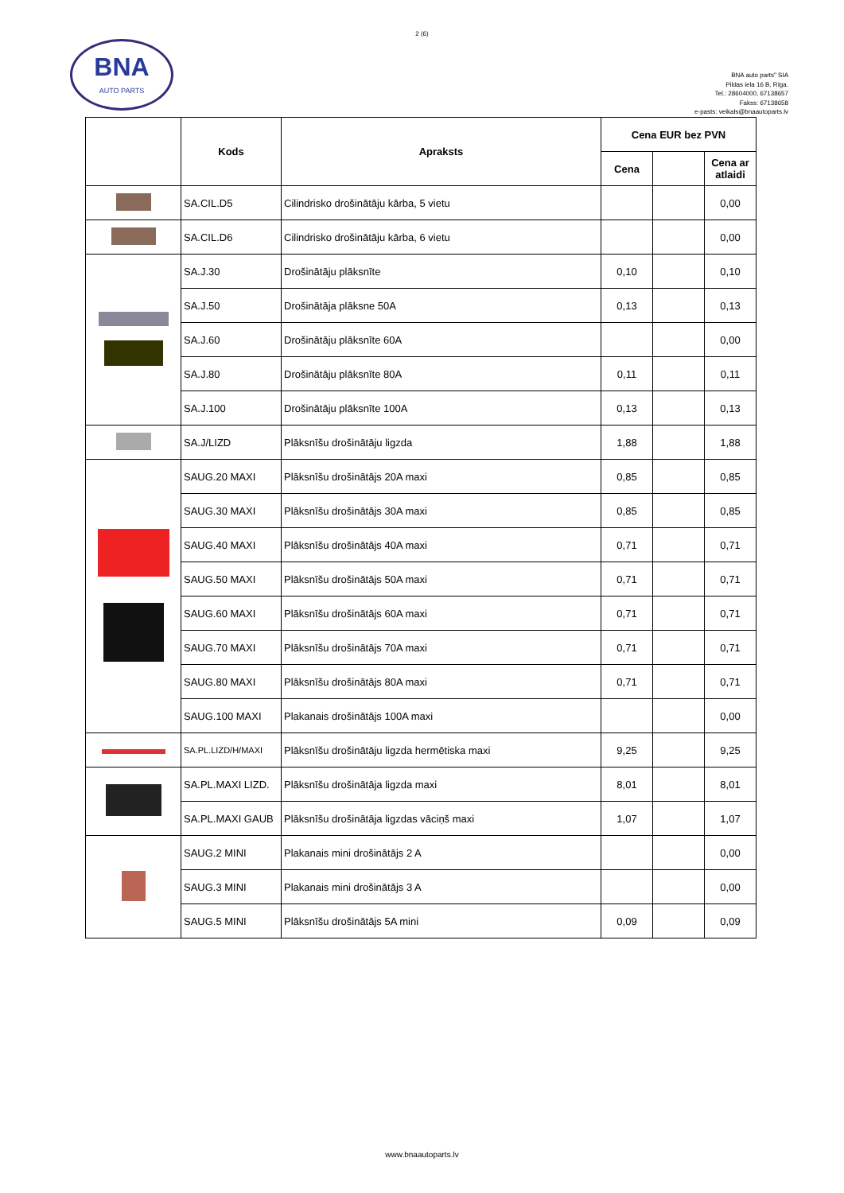2 (6)
BNA
AUTO PARTS
BNA auto parts" SIA
Pildas iela 16 B, Rīga.
Tel.: 28604000, 67138657
Fakss: 67138658
e-pasts: veikals@bnaautoparts.lv
| | Kods | Apraksts | Cena EUR bez PVN | | |
| --- | --- | --- | --- | --- | --- |
| | | | Cena | | Cena ar atlaidi |
| | SA.CIL.D5 | Cilindrisko drošinātāju kārba, 5 vietu | | | 0,00 |
| | SA.CIL.D6 | Cilindrisko drošinātāju kārba, 6 vietu | | | 0,00 |
| | SA.J.30 | Drošinātāju plāksnīte | 0,10 | | 0,10 |
| | SA.J.50 | Drošinātāja plāksne 50A | 0,13 | | 0,13 |
| | SA.J.60 | Drošinātāju plāksnīte 60A | | | 0,00 |
| | SA.J.80 | Drošinātāju plāksnīte 80A | 0,11 | | 0,11 |
| | SA.J.100 | Drošinātāju plāksnīte 100A | 0,13 | | 0,13 |
| | SA.J/LIZD | Plāksnīšu drošinātāju ligzda | 1,88 | | 1,88 |
| | SAUG.20 MAXI | Plāksnīšu drošinātājs 20A maxi | 0,85 | | 0,85 |
| | SAUG.30 MAXI | Plāksnīšu drošinātājs 30A maxi | 0,85 | | 0,85 |
| | SAUG.40 MAXI | Plāksnīšu drošinātājs 40A maxi | 0,71 | | 0,71 |
| | SAUG.50 MAXI | Plāksnīšu drošinātājs 50A maxi | 0,71 | | 0,71 |
| | SAUG.60 MAXI | Plāksnīšu drošinātājs 60A maxi | 0,71 | | 0,71 |
| | SAUG.70 MAXI | Plāksnīšu drošinātājs 70A maxi | 0,71 | | 0,71 |
| | SAUG.80 MAXI | Plāksnīšu drošinātājs 80A maxi | 0,71 | | 0,71 |
| | SAUG.100 MAXI | Plakanais drošinātājs 100A maxi | | | 0,00 |
| | SA.PL.LIZD/H/MAXI | Plāksnīšu drošinātāju ligzda hermētiska maxi | 9,25 | | 9,25 |
| | SA.PL.MAXI LIZD. | Plāksnīšu drošinātāja ligzda maxi | 8,01 | | 8,01 |
| | SA.PL.MAXI GAUB | Plāksnīšu drošinātāja ligzdas vāciņš maxi | 1,07 | | 1,07 |
| | SAUG.2 MINI | Plakanais mini drošinātājs 2 A | | | 0,00 |
| | SAUG.3 MINI | Plakanais mini drošinātājs 3 A | | | 0,00 |
| | SAUG.5 MINI | Plāksnīšu drošinātājs 5A mini | 0,09 | | 0,09 |
www.bnaautoparts.lv